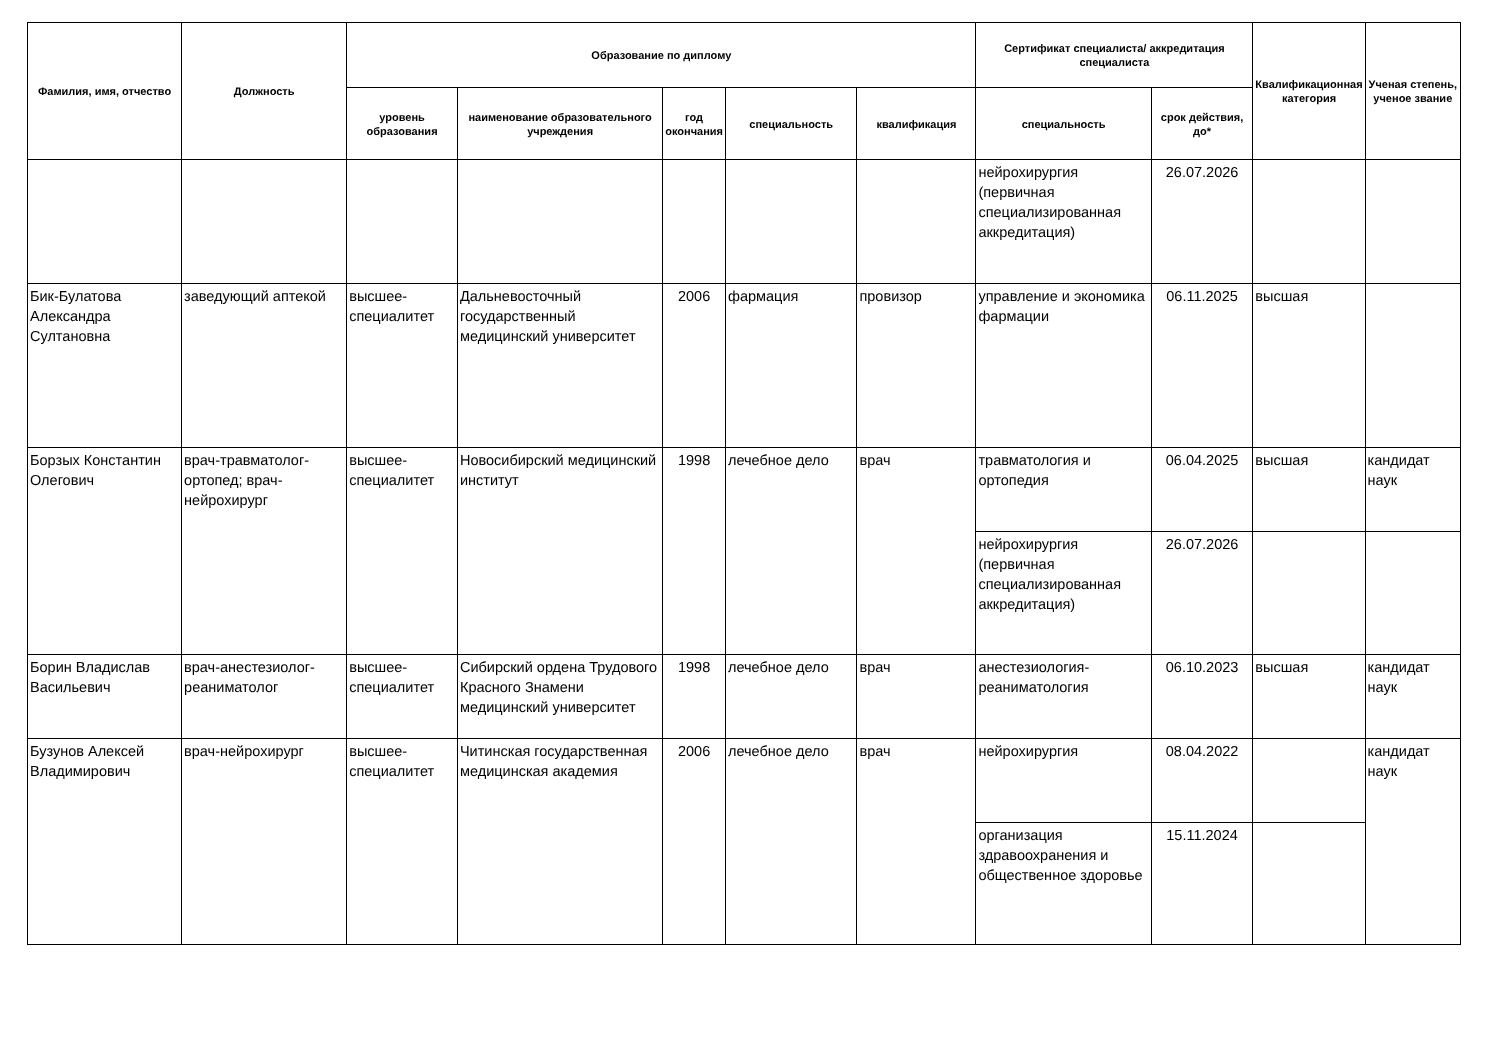| Фамилия, имя, отчество | Должность | Образование по диплому | | | | | Сертификат специалиста/ аккредитация специалиста | | Квалификационная категория | Ученая степень, ученое звание |
| --- | --- | --- | --- | --- | --- | --- | --- | --- | --- | --- |
| | | уровень образования | наименование образовательного учреждения | год окончания | специальность | квалификация | специальность | срок действия, до* | | |
| | | | | | | | нейрохирургия (первичная специализированная аккредитация) | 26.07.2026 | | |
| Бик-Булатова Александра Султановна | заведующий аптекой | высшее-специалитет | Дальневосточный государственный медицинский университет | 2006 | фармация | провизор | управление и экономика фармации | 06.11.2025 | высшая | |
| Борзых Константин Олегович | врач-травматолог-ортопед; врач-нейрохирург | высшее-специалитет | Новосибирский медицинский институт | 1998 | лечебное дело | врач | травматология и ортопедия | 06.04.2025 | высшая | кандидат наук |
| | | | | | | | нейрохирургия (первичная специализированная аккредитация) | 26.07.2026 | | |
| Борин Владислав Васильевич | врач-анестезиолог-реаниматолог | высшее-специалитет | Сибирский ордена Трудового Красного Знамени медицинский университет | 1998 | лечебное дело | врач | анестезиология-реаниматология | 06.10.2023 | высшая | кандидат наук |
| Бузунов Алексей Владимирович | врач-нейрохирург | высшее-специалитет | Читинская государственная медицинская академия | 2006 | лечебное дело | врач | нейрохирургия | 08.04.2022 | | кандидат наук |
| | | | | | | | организация здравоохранения и общественное здоровье | 15.11.2024 | | |